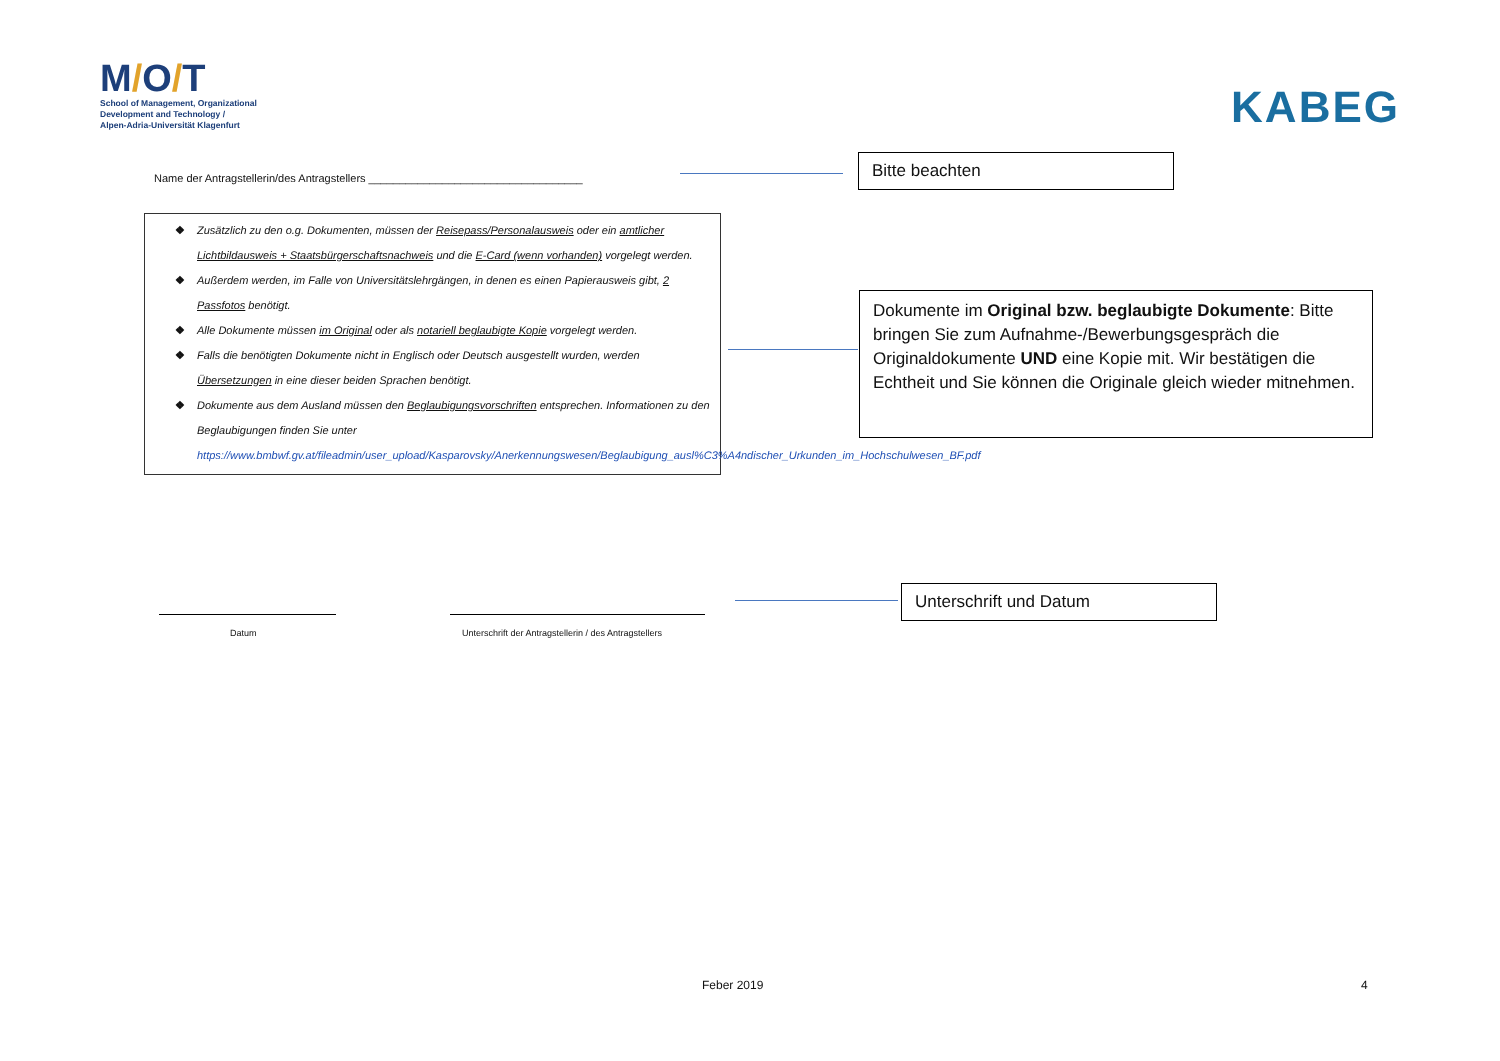M/O/T
School of Management, Organizational
Development and Technology /
Alpen-Adria-Universität Klagenfurt
KABEG
Name der Antragstellerin/des Antragstellers ___________________________________
Bitte beachten
❖ Zusätzlich zu den o.g. Dokumenten, müssen der Reisepass/Personalausweis oder ein amtlicher Lichtbildausweis + Staatsbürgerschaftsnachweis und die E-Card (wenn vorhanden) vorgelegt werden.
❖ Außerdem werden, im Falle von Universitätslehrgängen, in denen es einen Papierausweis gibt, 2 Passfotos benötigt.
❖ Alle Dokumente müssen im Original oder als notariell beglaubigte Kopie vorgelegt werden.
❖ Falls die benötigten Dokumente nicht in Englisch oder Deutsch ausgestellt wurden, werden Übersetzungen in eine dieser beiden Sprachen benötigt.
❖ Dokumente aus dem Ausland müssen den Beglaubigungsvorschriften entsprechen. Informationen zu den Beglaubigungen finden Sie unter https://www.bmbwf.gv.at/fileadmin/user_upload/Kasparovsky/Anerkennungswesen/Beglaubigung_ausl%C3%A4ndischer_Urkunden_im_Hochschulwesen_BF.pdf
Dokumente im Original bzw. beglaubigte Dokumente: Bitte bringen Sie zum Aufnahme-/Bewerbungsgespräch die Originaldokumente UND eine Kopie mit. Wir bestätigen die Echtheit und Sie können die Originale gleich wieder mitnehmen.
Datum
Unterschrift der Antragstellerin / des Antragstellers
Unterschrift und Datum
Feber 2019 4